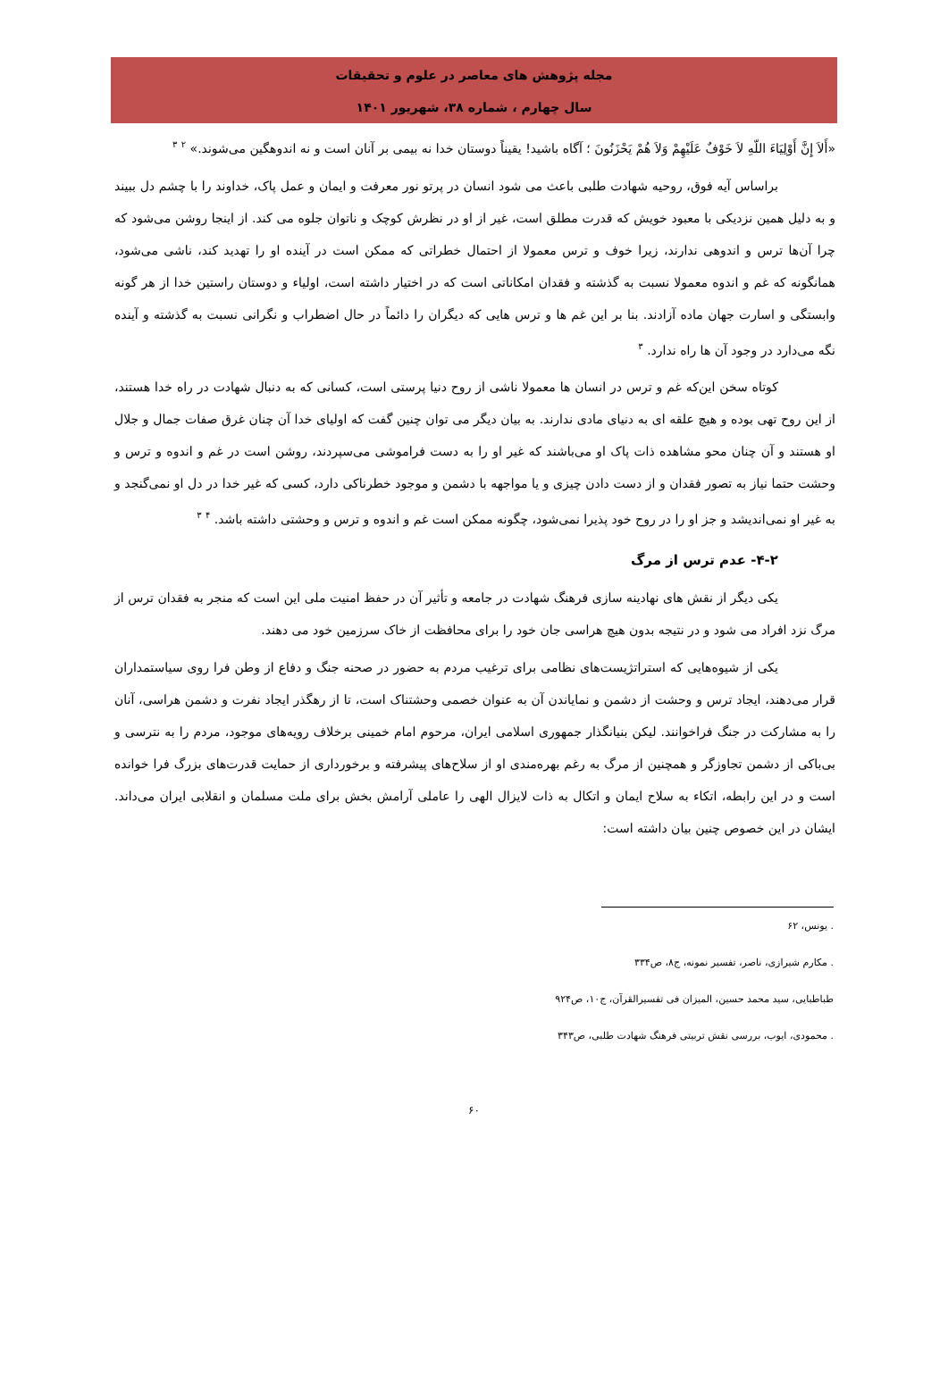مجله پژوهش های معاصر در علوم و تحقیقات
سال چهارم ، شماره ۳۸، شهریور ۱۴۰۱
«أَلاَ إِنَّ أَوْلِيَاءَ اللّهِ لاَ خَوْفٌ عَلَيْهِمْ وَلاَ هُمْ يَحْزَنُونَ ؛ آگاه باشید! یقیناً دوستان خدا نه بیمی بر آنان است و نه اندوهگین می‌شوند.» <sup>۲</sup> <sup>۳</sup>
براساس آیه فوق، روحیه شهادت طلبی باعث می شود انسان در پرتو نور معرفت و ایمان و عمل پاک، خداوند را با چشم دل ببیند و به دلیل همین نزدیکی با معبود خویش که قدرت مطلق است، غیر از او در نظرش کوچک و ناتوان جلوه می کند. از اینجا روشن می‌شود که چرا آن‌ها ترس و اندوهی ندارند، زیرا خوف و ترس معمولا از احتمال خطراتی که ممکن است در آینده او را تهدید کند، ناشی می‌شود، همانگونه که غم و اندوه معمولا نسبت به گذشته و فقدان امکاناتی است که در اختیار داشته است، اولیاء و دوستان راستین خدا از هر گونه وابستگی و اسارت جهان ماده آزادند. بنا بر این غم ها و ترس هایی که دیگران را دائماً در حال اضطراب و نگرانی نسبت به گذشته و آینده نگه می‌دارد در وجود آن ها راه ندارد. <sup>۳</sup>
کوتاه سخن این‌که غم و ترس در انسان ها معمولا ناشی از روح دنیا پرستی است، کسانی که به دنبال شهادت در راه خدا هستند، از این روح تهی بوده و هیچ علقه ای به دنیای مادی ندارند. به بیان دیگر می توان چنین گفت که اولیای خدا آن چنان غرق صفات جمال و جلال او هستند و آن چنان محو مشاهده ذات پاک او می‌باشند که غیر او را به دست فراموشی می‌سپردند، روشن است در غم و اندوه و ترس و وحشت حتما نیاز به تصور فقدان و از دست دادن چیزی و یا مواجهه با دشمن و موجود خطرناکی دارد، کسی که غیر خدا در دل او نمی‌گنجد و به غیر او نمی‌اندیشد و جز او را در روح خود پذیرا نمی‌شود، چگونه ممکن است غم و اندوه و ترس و وحشتی داشته باشد. <sup>۴</sup> <sup>۳</sup>
۴-۲- عدم ترس از مرگ
یکی دیگر از نقش های نهادینه سازی فرهنگ شهادت در جامعه و تأثیر آن در حفظ امنیت ملی این است که منجر به فقدان ترس از مرگ نزد افراد می شود و در نتیجه بدون هیچ هراسی جان خود را برای محافظت از خاک سرزمین خود می دهند.
یکی از شیوه‌هایی که استراتژیست‌های نظامی برای ترغیب مردم به حضور در صحنه جنگ و دفاع از وطن فرا روی سیاستمداران قرار می‌دهند، ایجاد ترس و وحشت از دشمن و نمایاندن آن به عنوان خصمی وحشتناک است، تا از رهگذر ایجاد نفرت و دشمن هراسی، آنان را به مشارکت در جنگ فراخوانند. لیکن بنیانگذار جمهوری اسلامی ایران، مرحوم امام خمینی برخلاف رویه‌های موجود، مردم را به نترسی و بی‌باکی از دشمن تجاوزگر و همچنین از مرگ به رغم بهره‌مندی او از سلاح‌های پیشرفته و برخورداری از حمایت قدرت‌های بزرگ فرا خوانده است و در این رابطه، اتکاء به سلاح ایمان و اتکال به ذات لایزال الهی را عاملی آرامش بخش برای ملت مسلمان و انقلابی ایران می‌داند. ایشان در این خصوص چنین بیان داشته است:
. یونس، ۶۲
. مکارم شیرازی، ناصر، تفسیر نمونه، ج۸، ص۳۳۴
طباطبایی، سید محمد حسین، المیزان فی تفسیرالقرآن، ج۱۰، ص۹۲۴
. محمودی، ایوب، بررسی نقش تربیتی فرهنگ شهادت طلبی، ص۳۴۳
۶۰